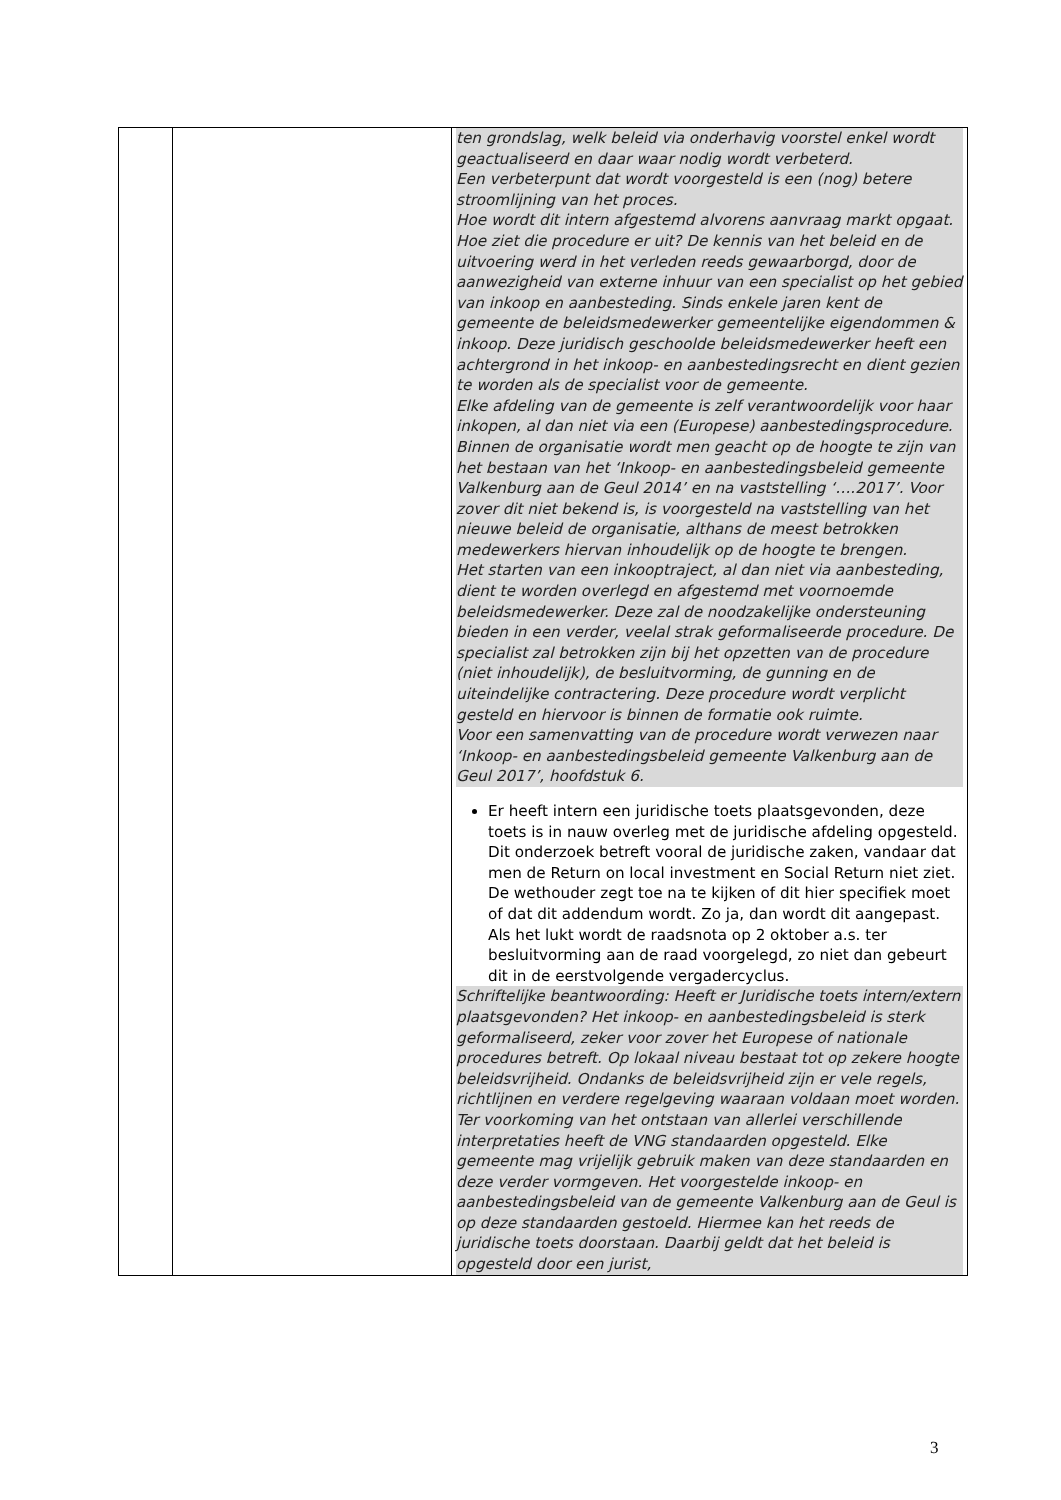| | | ten grondslag, welk beleid via onderhavig voorstel enkel wordt geactualiseerd en daar waar nodig wordt verbeterd. Een verbeterpunt dat wordt voorgesteld is een (nog) betere stroomlijning van het proces. Hoe wordt dit intern afgestemd alvorens aanvraag markt opgaat. Hoe ziet die procedure er uit? De kennis van het beleid en de uitvoering werd in het verleden reeds gewaarborgd, door de aanwezigheid van externe inhuur van een specialist op het gebied van inkoop en aanbesteding. Sinds enkele jaren kent de gemeente de beleidsmedewerker gemeentelijke eigendommen & inkoop. Deze juridisch geschoolde beleidsmedewerker heeft een achtergrond in het inkoop- en aanbestedingsrecht en dient gezien te worden als de specialist voor de gemeente. Elke afdeling van de gemeente is zelf verantwoordelijk voor haar inkopen, al dan niet via een (Europese) aanbestedingsprocedure. Binnen de organisatie wordt men geacht op de hoogte te zijn van het bestaan van het ‘Inkoop- en aanbestedingsbeleid gemeente Valkenburg aan de Geul 2014’ en na vaststelling ‘….2017’. Voor zover dit niet bekend is, is voorgesteld na vaststelling van het nieuwe beleid de organisatie, althans de meest betrokken medewerkers hiervan inhoudelijk op de hoogte te brengen. Het starten van een inkooptraject, al dan niet via aanbesteding, dient te worden overlegd en afgestemd met voornoemde beleidsmedewerker. Deze zal de noodzakelijke ondersteuning bieden in een verder, veelal strak geformaliseerde procedure. De specialist zal betrokken zijn bij het opzetten van de procedure (niet inhoudelijk), de besluitvorming, de gunning en de uiteindelijke contractering. Deze procedure wordt verplicht gesteld en hiervoor is binnen de formatie ook ruimte. Voor een samenvatting van de procedure wordt verwezen naar ‘Inkoop- en aanbestedingsbeleid gemeente Valkenburg aan de Geul 2017’, hoofdstuk 6. Er heeft intern een juridische toets plaatsgevonden, deze toets is in nauw overleg met de juridische afdeling opgesteld. Dit onderzoek betreft vooral de juridische zaken, vandaar dat men de Return on local investment en Social Return niet ziet. De wethouder zegt toe na te kijken of dit hier specifiek moet of dat dit addendum wordt. Zo ja, dan wordt dit aangepast. Als het lukt wordt de raadsnota op 2 oktober a.s. ter besluitvorming aan de raad voorgelegd, zo niet dan gebeurt dit in de eerstvolgende vergadercyclus. Schriftelijke beantwoording: Heeft er Juridische toets intern/extern plaatsgevonden? Het inkoop- en aanbestedingsbeleid is sterk geformaliseerd, zeker voor zover het Europese of nationale procedures betreft. Op lokaal niveau bestaat tot op zekere hoogte beleidsvrijheid. Ondanks de beleidsvrijheid zijn er vele regels, richtlijnen en verdere regelgeving waaraan voldaan moet worden. Ter voorkoming van het ontstaan van allerlei verschillende interpretaties heeft de VNG standaarden opgesteld. Elke gemeente mag vrijelijk gebruik maken van deze standaarden en deze verder vormgeven. Het voorgestelde inkoop- en aanbestedingsbeleid van de gemeente Valkenburg aan de Geul is op deze standaarden gestoeld. Hiermee kan het reeds de juridische toets doorstaan. Daarbij geldt dat het beleid is opgesteld door een jurist, |
3